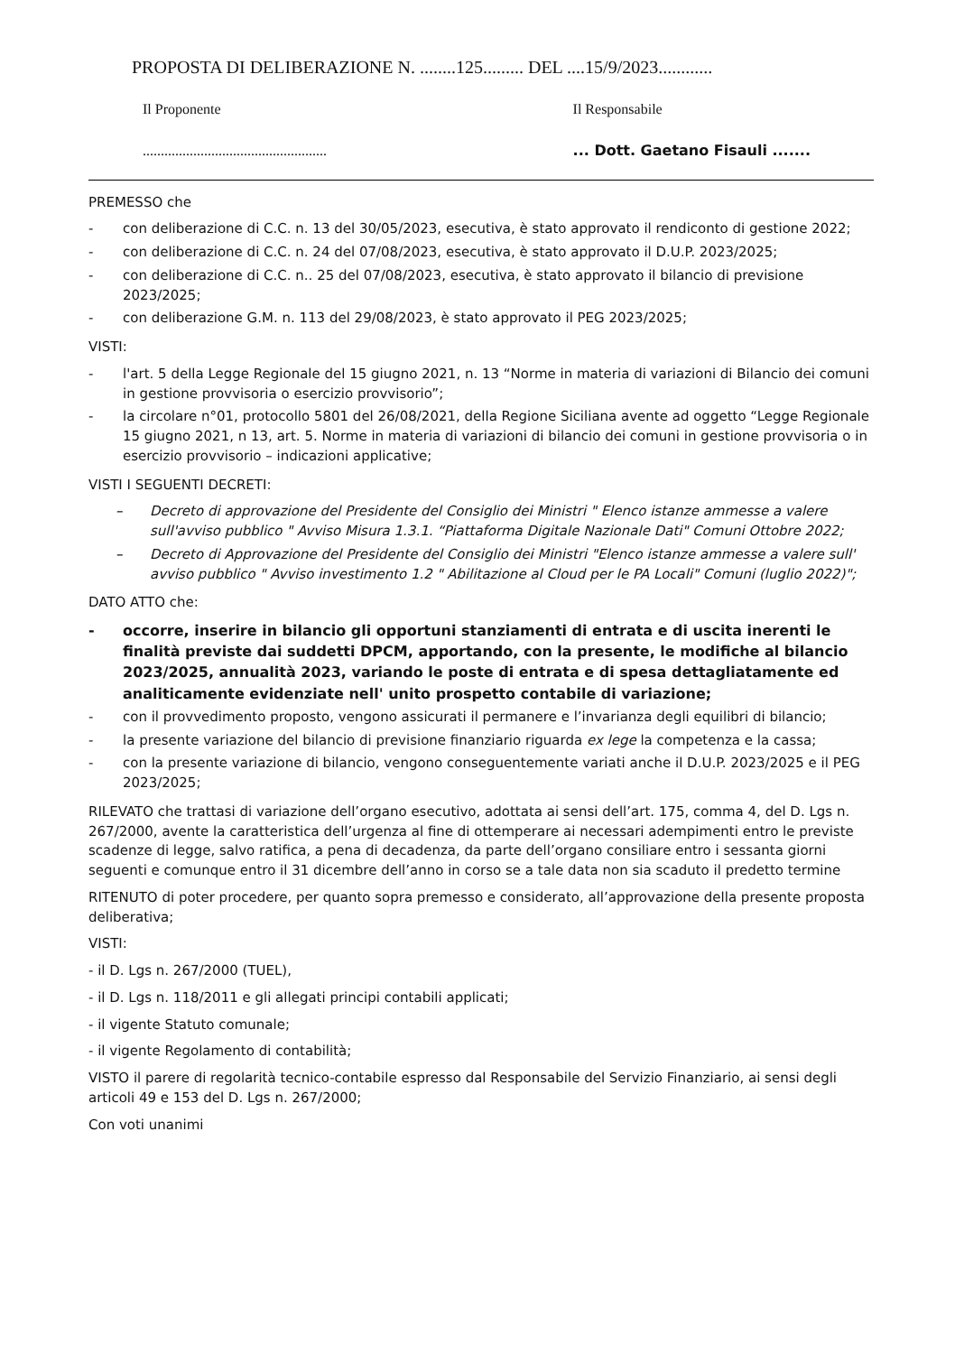PROPOSTA DI DELIBERAZIONE N. ........125......... DEL ....15/9/2023............
Il Proponente
...................................................
Il Responsabile
... Dott. Gaetano Fisauli .......
PREMESSO che
- con deliberazione di C.C. n. 13 del 30/05/2023, esecutiva, è stato approvato il rendiconto di gestione 2022;
- con deliberazione di C.C. n. 24 del 07/08/2023, esecutiva, è stato approvato il D.U.P. 2023/2025;
- con deliberazione di C.C. n.. 25 del 07/08/2023, esecutiva, è stato approvato il bilancio di previsione 2023/2025;
- con deliberazione G.M. n. 113 del 29/08/2023, è stato approvato il PEG 2023/2025;
VISTI:
- l'art. 5 della Legge Regionale del 15 giugno 2021, n. 13 “Norme in materia di variazioni di Bilancio dei comuni in gestione provvisoria o esercizio provvisorio”;
- la circolare n°01, protocollo 5801 del 26/08/2021, della Regione Siciliana avente ad oggetto “Legge Regionale 15 giugno 2021, n 13, art. 5. Norme in materia di variazioni di bilancio dei comuni in gestione provvisoria o in esercizio provvisorio – indicazioni applicative;
VISTI I SEGUENTI DECRETI:
– Decreto di approvazione del Presidente del Consiglio dei Ministri " Elenco istanze ammesse a valere sull'avviso pubblico " Avviso Misura 1.3.1. “Piattaforma Digitale Nazionale Dati" Comuni Ottobre 2022;
– Decreto di Approvazione del Presidente del Consiglio dei Ministri "Elenco istanze ammesse a valere sull' avviso pubblico " Avviso investimento 1.2 " Abilitazione al Cloud per le PA Locali" Comuni (luglio 2022)";
DATO ATTO che:
- occorre, inserire in bilancio gli opportuni stanziamenti di entrata e di uscita inerenti le finalità previste dai suddetti DPCM, apportando, con la presente, le modifiche al bilancio 2023/2025, annualità 2023, variando le poste di entrata e di spesa dettagliatamente ed analiticamente evidenziate nell' unito prospetto contabile di variazione;
- con il provvedimento proposto, vengono assicurati il permanere e l’invarianza degli equilibri di bilancio;
- la presente variazione del bilancio di previsione finanziario riguarda ex lege la competenza e la cassa;
- con la presente variazione di bilancio, vengono conseguentemente variati anche il D.U.P. 2023/2025 e il PEG 2023/2025;
RILEVATO che trattasi di variazione dell’organo esecutivo, adottata ai sensi dell’art. 175, comma 4, del D. Lgs n. 267/2000, avente la caratteristica dell’urgenza al fine di ottemperare ai necessari adempimenti entro le previste scadenze di legge, salvo ratifica, a pena di decadenza, da parte dell’organo consiliare entro i sessanta giorni seguenti e comunque entro il 31 dicembre dell’anno in corso se a tale data non sia scaduto il predetto termine
RITENUTO di poter procedere, per quanto sopra premesso e considerato, all’approvazione della presente proposta deliberativa;
VISTI:
- il D. Lgs n. 267/2000 (TUEL),
- il D. Lgs n. 118/2011 e gli allegati principi contabili applicati;
- il vigente Statuto comunale;
- il vigente Regolamento di contabilità;
VISTO il parere di regolarità tecnico-contabile espresso dal Responsabile del Servizio Finanziario, ai sensi degli articoli 49 e 153 del D. Lgs n. 267/2000;
Con voti unanimi